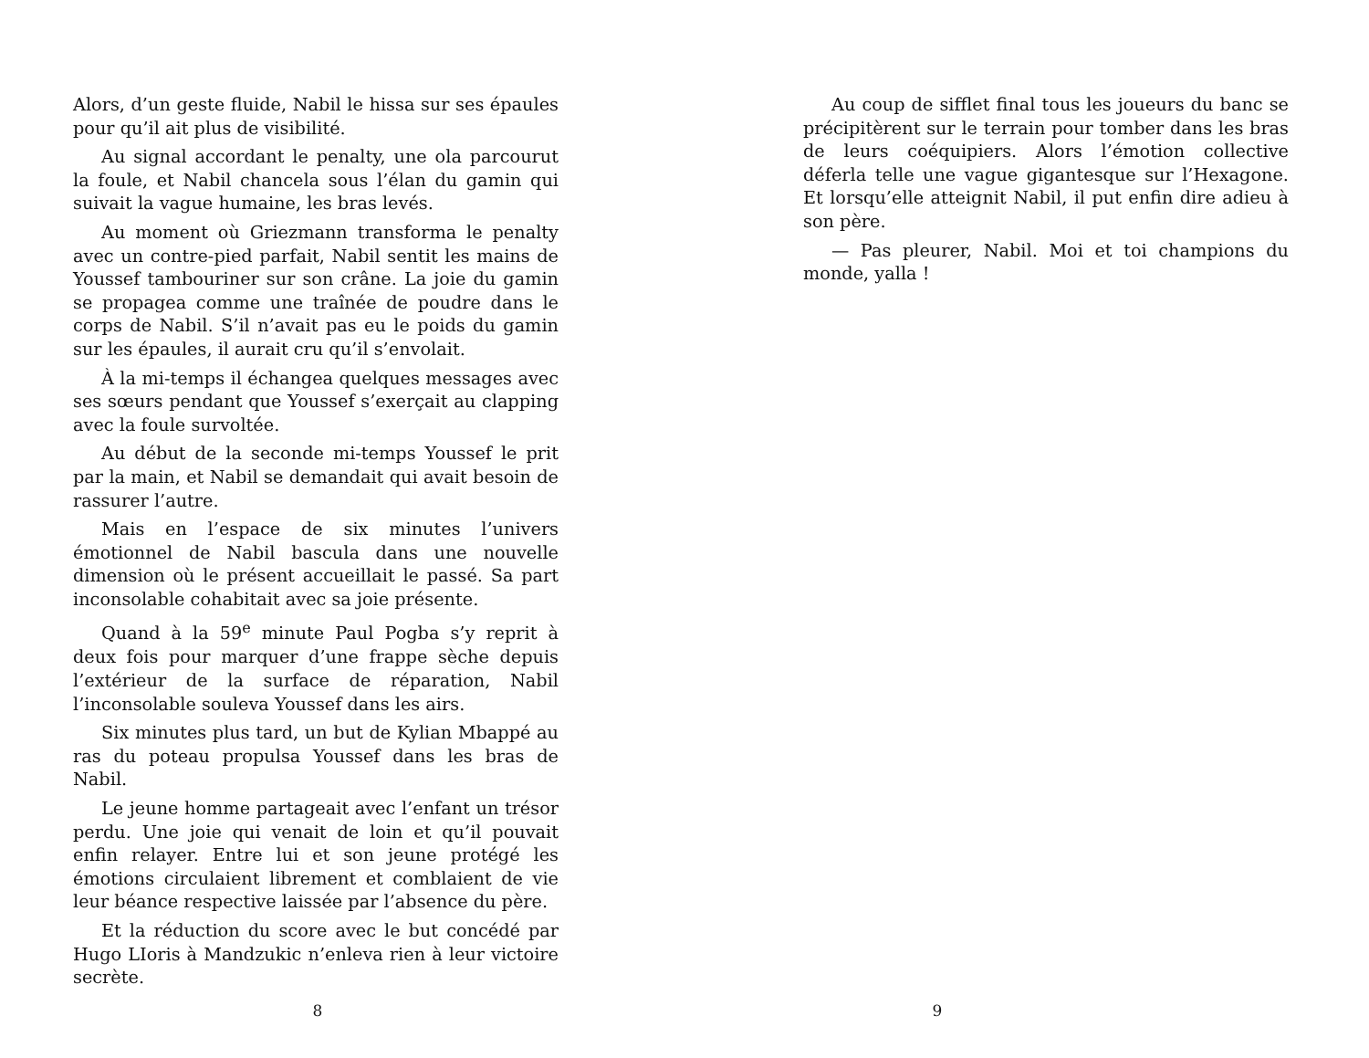Alors, d’un geste fluide, Nabil le hissa sur ses épaules pour qu’il ait plus de visibilité.
Au signal accordant le penalty, une ola parcourut la foule, et Nabil chancela sous l’élan du gamin qui suivait la vague humaine, les bras levés.
Au moment où Griezmann transforma le penalty avec un contre-pied parfait, Nabil sentit les mains de Youssef tambouriner sur son crâne. La joie du gamin se propagea comme une traînée de poudre dans le corps de Nabil. S’il n’avait pas eu le poids du gamin sur les épaules, il aurait cru qu’il s’envolait.
À la mi-temps il échangea quelques messages avec ses sœurs pendant que Youssef s’exerçait au clapping avec la foule survoltée.
Au début de la seconde mi-temps Youssef le prit par la main, et Nabil se demandait qui avait besoin de rassurer l’autre.
Mais en l’espace de six minutes l’univers émotionnel de Nabil bascula dans une nouvelle dimension où le présent accueillait le passé. Sa part inconsolable cohabitait avec sa joie présente.
Quand à la 59<sup>e</sup> minute Paul Pogba s’y reprit à deux fois pour marquer d’une frappe sèche depuis l’extérieur de la surface de réparation, Nabil l’inconsolable souleva Youssef dans les airs.
Six minutes plus tard, un but de Kylian Mbappé au ras du poteau propulsa Youssef dans les bras de Nabil.
Le jeune homme partageait avec l’enfant un trésor perdu. Une joie qui venait de loin et qu’il pouvait enfin relayer. Entre lui et son jeune protégé les émotions circulaient librement et comblaient de vie leur béance respective laissée par l’absence du père.
Et la réduction du score avec le but concédé par Hugo LIoris à Mandzukic n’enleva rien à leur victoire secrète.
8
Au coup de sifflet final tous les joueurs du banc se précipitèrent sur le terrain pour tomber dans les bras de leurs coéquipiers. Alors l’émotion collective déferla telle une vague gigantesque sur l’Hexagone. Et lorsqu’elle atteignit Nabil, il put enfin dire adieu à son père.
— Pas pleurer, Nabil. Moi et toi champions du monde, yalla !
9